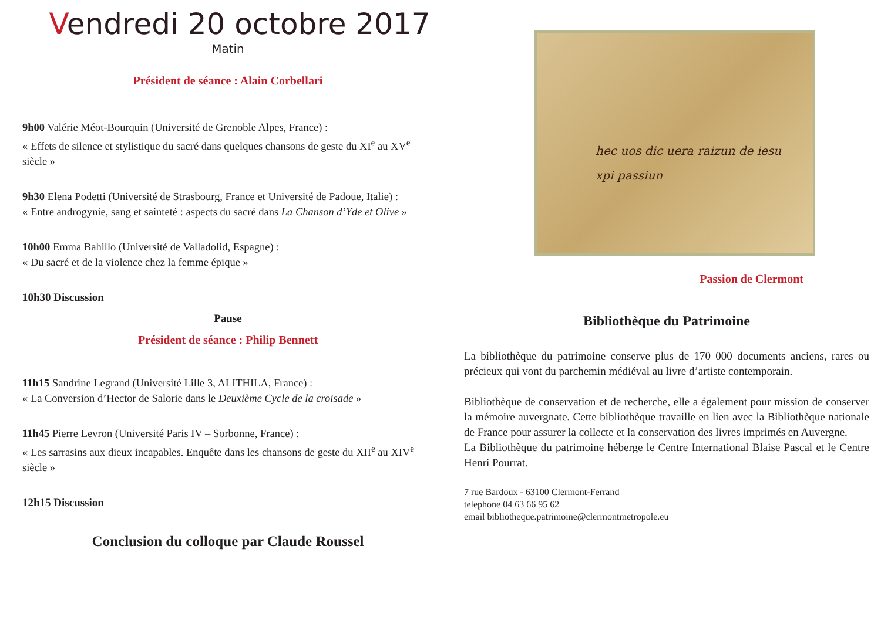Vendredi 20 octobre 2017
Matin
Président de séance : Alain Corbellari
9h00 Valérie Méot-Bourquin (Université de Grenoble Alpes, France) :
« Effets de silence et stylistique du sacré dans quelques chansons de geste du XI<sup>e</sup> au XV<sup>e</sup> siècle »
9h30 Elena Podetti (Université de Strasbourg, France et Université de Padoue, Italie) :
« Entre androgynie, sang et sainteté : aspects du sacré dans La Chanson d’Yde et Olive »
10h00 Emma Bahillo (Université de Valladolid, Espagne) :
« Du sacré et de la violence chez la femme épique »
10h30 Discussion
Pause
Président de séance : Philip Bennett
11h15 Sandrine Legrand (Université Lille 3, ALITHILA, France) :
« La Conversion d’Hector de Salorie dans le Deuxième Cycle de la croisade »
11h45 Pierre Levron (Université Paris IV – Sorbonne, France) :
« Les sarrasins aux dieux incapables. Enquête dans les chansons de geste du XII<sup>e</sup> au XIV<sup>e</sup> siècle »
12h15 Discussion
Conclusion du colloque par Claude Roussel
hec uos dic uera raizun de iesu xpi passiun
Passion de Clermont
Bibliothèque du Patrimoine
La bibliothèque du patrimoine conserve plus de 170 000 documents anciens, rares ou précieux qui vont du parchemin médiéval au livre d’artiste contemporain.
Bibliothèque de conservation et de recherche, elle a également pour mission de conserver la mémoire auvergnate. Cette bibliothèque travaille en lien avec la Bibliothèque nationale de France pour assurer la collecte et la conservation des livres imprimés en Auvergne.
La Bibliothèque du patrimoine héberge le Centre International Blaise Pascal et le Centre Henri Pourrat.
7 rue Bardoux - 63100 Clermont-Ferrand
telephone 04 63 66 95 62
email bibliotheque.patrimoine@clermontmetropole.eu